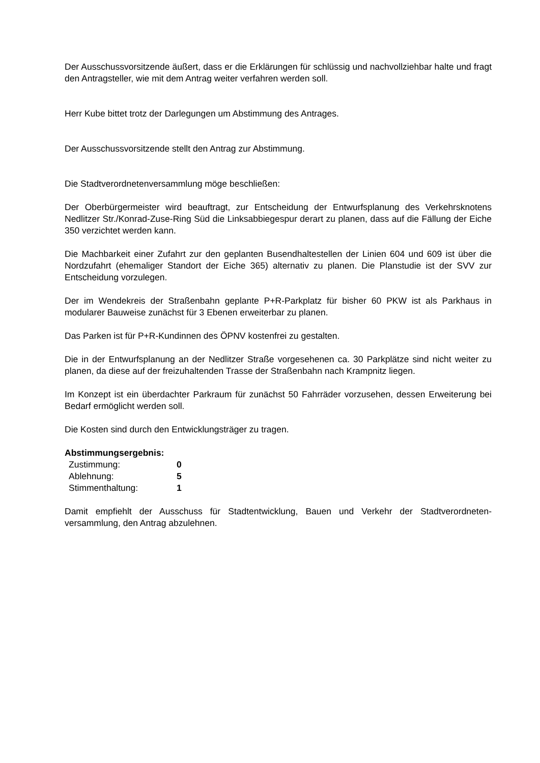Der Ausschussvorsitzende äußert, dass er die Erklärungen für schlüssig und nachvollziehbar halte und fragt den Antragsteller, wie mit dem Antrag weiter verfahren werden soll.
Herr Kube bittet trotz der Darlegungen um Abstimmung des Antrages.
Der Ausschussvorsitzende stellt den Antrag zur Abstimmung.
Die Stadtverordnetenversammlung möge beschließen:
Der Oberbürgermeister wird beauftragt, zur Entscheidung der Entwurfsplanung des Verkehrskno­tens Nedlitzer Str./Konrad-Zuse-Ring Süd die Linksabbiegespur derart zu planen, dass auf die Fällung der Eiche 350 verzichtet werden kann.
Die Machbarkeit einer Zufahrt zur den geplanten Busendhaltestellen der Linien 604 und 609 ist über die Nordzufahrt (ehemaliger Standort der Eiche 365) alternativ zu planen. Die Planstudie ist der SVV zur Entscheidung vorzulegen.
Der im Wendekreis der Straßenbahn geplante P+R-Parkplatz für bisher 60 PKW ist als Parkhaus in modularer Bauweise zunächst für 3 Ebenen erweiterbar zu planen.
Das Parken ist für P+R-Kundinnen des ÖPNV kostenfrei zu gestalten.
Die in der Entwurfsplanung an der Nedlitzer Straße vorgesehenen ca. 30 Parkplätze sind nicht weiter zu planen, da diese auf der freizuhaltenden Trasse der Straßenbahn nach Krampnitz lie­gen.
Im Konzept ist ein überdachter Parkraum für zunächst 50 Fahrräder vorzusehen, dessen Erwei­terung bei Bedarf ermöglicht werden soll.
Die Kosten sind durch den Entwicklungsträger zu tragen.
Abstimmungsergebnis:
| Zustimmung: | 0 |
| Ablehnung: | 5 |
| Stimmenthaltung: | 1 |
Damit empfiehlt der Ausschuss für Stadtentwicklung, Bauen und Verkehr der Stadtverordneten­versammlung, den Antrag abzulehnen.